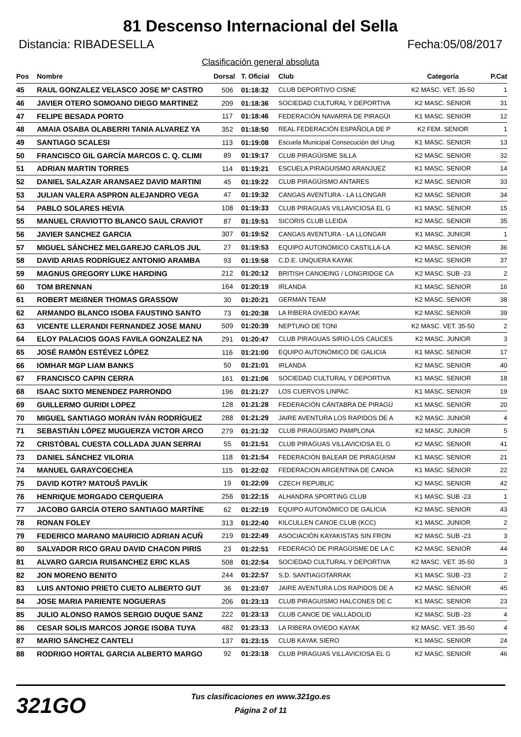81 Descenso Internacional del Sella
Distancia: RIBADESELLA Fecha:05/08/2017
Clasificación general absoluta
| Pos | Nombre | Dorsal | T. Oficial | Club | Categoría | P.Cat |
| --- | --- | --- | --- | --- | --- | --- |
| 45 | RAUL GONZALEZ VELASCO JOSE Mª CASTRO | 506 | 01:18:32 | CLUB DEPORTIVO CISNE | K2 MASC. VET. 35-50 | 1 |
| 46 | JAVIER OTERO SOMOANO DIEGO MARTINEZ | 209 | 01:18:36 | SOCIEDAD CULTURAL Y DEPORTIVA | K2 MASC. SENIOR | 31 |
| 47 | FELIPE BESADA PORTO | 117 | 01:18:46 | FEDERACIÓN NAVARRA DE PIRAGÜI | K1 MASC. SENIOR | 12 |
| 48 | AMAIA OSABA OLABERRI TANIA ALVAREZ YA | 352 | 01:18:50 | REAL FEDERACIÓN ESPAÑOLA DE P | K2 FEM. SENIOR | 1 |
| 49 | SANTIAGO SCALESI | 113 | 01:19:08 | Escuela Municipal Consecución del Urug | K1 MASC. SENIOR | 13 |
| 50 | FRANCISCO GIL GARCÍA MARCOS C. Q. CLIMI | 89 | 01:19:17 | CLUB PIRAGÜISME SILLA | K2 MASC. SENIOR | 32 |
| 51 | ADRIAN MARTIN TORRES | 114 | 01:19:21 | ESCUELA PIRAGUISMO ARANJUEZ | K1 MASC. SENIOR | 14 |
| 52 | DANIEL SALAZAR ARANSAEZ DAVID MARTINI | 45 | 01:19:22 | CLUB PIRAGÜISMO ANTARES | K2 MASC. SENIOR | 33 |
| 53 | JULIAN VALERA ASPRON ALEJANDRO VEGA | 47 | 01:19:32 | CANGAS AVENTURA - LA LLONGAR | K2 MASC. SENIOR | 34 |
| 54 | PABLO SOLARES HEVIA | 108 | 01:19:33 | CLUB PIRAGUAS VILLAVICIOSA EL G | K1 MASC. SENIOR | 15 |
| 55 | MANUEL CRAVIOTTO BLANCO SAUL CRAVIOT | 87 | 01:19:51 | SICORIS CLUB LLEIDA | K2 MASC. SENIOR | 35 |
| 56 | JAVIER SANCHEZ GARCIA | 307 | 01:19:52 | CANGAS AVENTURA - LA LLONGAR | K1 MASC. JUNIOR | 1 |
| 57 | MIGUEL SÁNCHEZ MELGAREJO CARLOS JUL | 27 | 01:19:53 | EQUIPO AUTONÓMICO CASTILLA-LA | K2 MASC. SENIOR | 36 |
| 58 | DAVID ARIAS RODRÍGUEZ ANTONIO ARAMBA | 93 | 01:19:58 | C.D.E. UNQUERA KAYAK | K2 MASC. SENIOR | 37 |
| 59 | MAGNUS GREGORY LUKE HARDING | 212 | 01:20:12 | BRITISH CANOEING / LONGRIDGE CA | K2 MASC. SUB -23 | 2 |
| 60 | TOM BRENNAN | 164 | 01:20:19 | IRLANDA | K1 MASC. SENIOR | 16 |
| 61 | ROBERT MEIßNER THOMAS GRASSOW | 30 | 01:20:21 | GERMAN TEAM | K2 MASC. SENIOR | 38 |
| 62 | ARMANDO BLANCO ISOBA FAUSTINO SANTO | 73 | 01:20:38 | LA RIBERA OVIEDO KAYAK | K2 MASC. SENIOR | 39 |
| 63 | VICENTE LLERANDI FERNANDEZ JOSE MANU | 509 | 01:20:39 | NEPTUNO DE TONI | K2 MASC. VET. 35-50 | 2 |
| 64 | ELOY PALACIOS GOAS FAVILA GONZALEZ NA | 291 | 01:20:47 | CLUB PIRAGUAS SIRIO-LOS CAUCES | K2 MASC. JUNIOR | 3 |
| 65 | JOSÉ RAMÓN ESTÉVEZ LÓPEZ | 116 | 01:21:00 | EQUIPO AUTONÓMICO DE GALICIA | K1 MASC. SENIOR | 17 |
| 66 | IOMHAR MGP LIAM BANKS | 50 | 01:21:01 | IRLANDA | K2 MASC. SENIOR | 40 |
| 67 | FRANCISCO CAPIN CERRA | 161 | 01:21:06 | SOCIEDAD CULTURAL Y DEPORTIVA | K1 MASC. SENIOR | 18 |
| 68 | ISAAC SIXTO MENENDEZ PARRONDO | 196 | 01:21:27 | LOS CUERVOS LINPAC | K1 MASC. SENIOR | 19 |
| 69 | GUILLERMO GURIDI LOPEZ | 128 | 01:21:28 | FEDERACIÓN CÁNTABRA DE PIRAGÜ | K1 MASC. SENIOR | 20 |
| 70 | MIGUEL SANTIAGO MORÁN IVÁN RODRÍGUEZ | 288 | 01:21:29 | JAIRE AVENTURA LOS RAPIDOS DE A | K2 MASC. JUNIOR | 4 |
| 71 | SEBASTIÁN LÓPEZ MUGUERZA VICTOR ARCO | 279 | 01:21:32 | CLUB PIRAGÜISMO PAMPLONA | K2 MASC. JUNIOR | 5 |
| 72 | CRISTÓBAL CUESTA COLLADA JUAN SERRAI | 55 | 01:21:51 | CLUB PIRAGUAS VILLAVICIOSA EL G | K2 MASC. SENIOR | 41 |
| 73 | DANIEL SÁNCHEZ VILORIA | 118 | 01:21:54 | FEDERACIÓN BALEAR DE PIRAGÜISM | K1 MASC. SENIOR | 21 |
| 74 | MANUEL GARAYCOECHEA | 115 | 01:22:02 | FEDERACION ARGENTINA DE CANOA | K1 MASC. SENIOR | 22 |
| 75 | DAVID KOTR? MATOUŠ PAVLÍK | 19 | 01:22:09 | CZECH REPUBLIC | K2 MASC. SENIOR | 42 |
| 76 | HENRIQUE MORGADO CERQUEIRA | 256 | 01:22:15 | ALHANDRA SPORTING CLUB | K1 MASC. SUB -23 | 1 |
| 77 | JACOBO GARCÍA OTERO SANTIAGO MARTÍNE | 62 | 01:22:19 | EQUIPO AUTONÓMICO DE GALICIA | K2 MASC. SENIOR | 43 |
| 78 | RONAN FOLEY | 313 | 01:22:40 | KILCULLEN CANOE CLUB (KCC) | K1 MASC. JUNIOR | 2 |
| 79 | FEDERICO MARANO MAURICIO ADRIAN ACUÑ | 219 | 01:22:49 | ASOCIACIÓN KAYAKISTAS SIN FRON | K2 MASC. SUB -23 | 3 |
| 80 | SALVADOR RICO GRAU DAVID CHACON PIRIS | 23 | 01:22:51 | FEDERACIÓ DE PIRAGÜISME DE LA C | K2 MASC. SENIOR | 44 |
| 81 | ALVARO GARCIA RUISANCHEZ ERIC KLAS | 508 | 01:22:54 | SOCIEDAD CULTURAL Y DEPORTIVA | K2 MASC. VET. 35-50 | 3 |
| 82 | JON MORENO BENITO | 244 | 01:22:57 | S.D. SANTIAGOTARRAK | K1 MASC. SUB -23 | 2 |
| 83 | LUIS ANTONIO PRIETO CUETO ALBERTO GUT | 36 | 01:23:07 | JAIRE AVENTURA LOS RAPIDOS DE A | K2 MASC. SENIOR | 45 |
| 84 | JOSE MARIA PARIENTE NOGUERAS | 206 | 01:23:13 | CLUB PIRAGUISMO HALCONES DE C | K1 MASC. SENIOR | 23 |
| 85 | JULIO ALONSO RAMOS SERGIO DUQUE SANZ | 222 | 01:23:13 | CLUB CANOE DE VALLADOLID | K2 MASC. SUB -23 | 4 |
| 86 | CESAR SOLIS MARCOS JORGE ISOBA TUYA | 482 | 01:23:13 | LA RIBERA OVIEDO KAYAK | K2 MASC. VET. 35-50 | 4 |
| 87 | MARIO SÁNCHEZ CANTELI | 137 | 01:23:15 | CLUB KAYAK SIERO | K1 MASC. SENIOR | 24 |
| 88 | RODRIGO HORTAL GARCIA ALBERTO MARGO | 92 | 01:23:18 | CLUB PIRAGUAS VILLAVICIOSA EL G | K2 MASC. SENIOR | 46 |
321GO
Tus clasificaciones en www.321go.es
Página 2 of 11